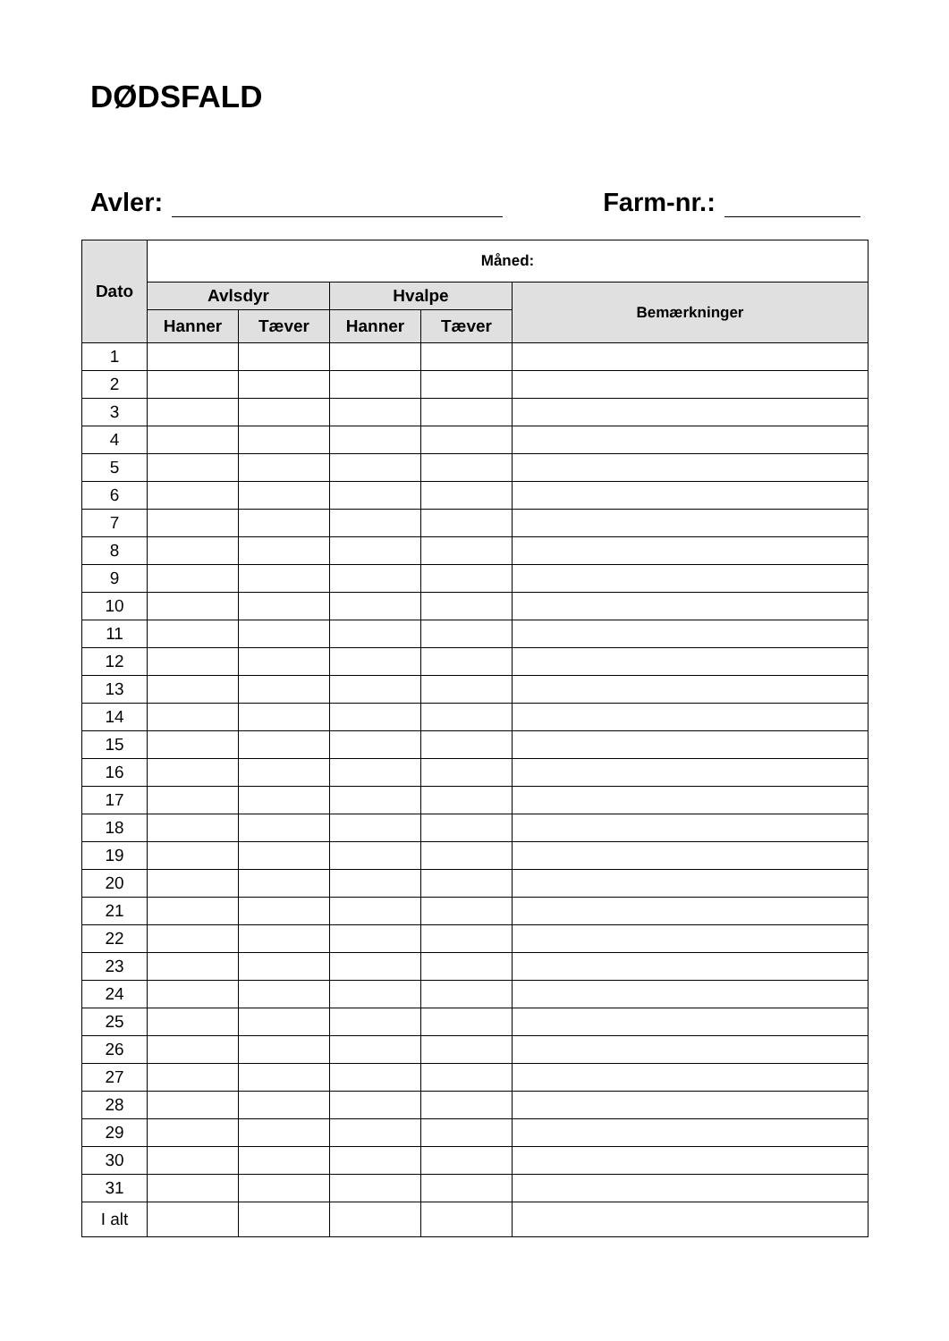DØDSFALD
Avler: Farm-nr.:
| Dato | Måned: | | | | |
| --- | --- | --- | --- | --- | --- |
| | Avlsdyr | | Hvalpe | | Bemærkninger |
| | Hanner | Tæver | Hanner | Tæver | |
| 1 | | | | | |
| 2 | | | | | |
| 3 | | | | | |
| 4 | | | | | |
| 5 | | | | | |
| 6 | | | | | |
| 7 | | | | | |
| 8 | | | | | |
| 9 | | | | | |
| 10 | | | | | |
| 11 | | | | | |
| 12 | | | | | |
| 13 | | | | | |
| 14 | | | | | |
| 15 | | | | | |
| 16 | | | | | |
| 17 | | | | | |
| 18 | | | | | |
| 19 | | | | | |
| 20 | | | | | |
| 21 | | | | | |
| 22 | | | | | |
| 23 | | | | | |
| 24 | | | | | |
| 25 | | | | | |
| 26 | | | | | |
| 27 | | | | | |
| 28 | | | | | |
| 29 | | | | | |
| 30 | | | | | |
| 31 | | | | | |
| I alt | | | | | |